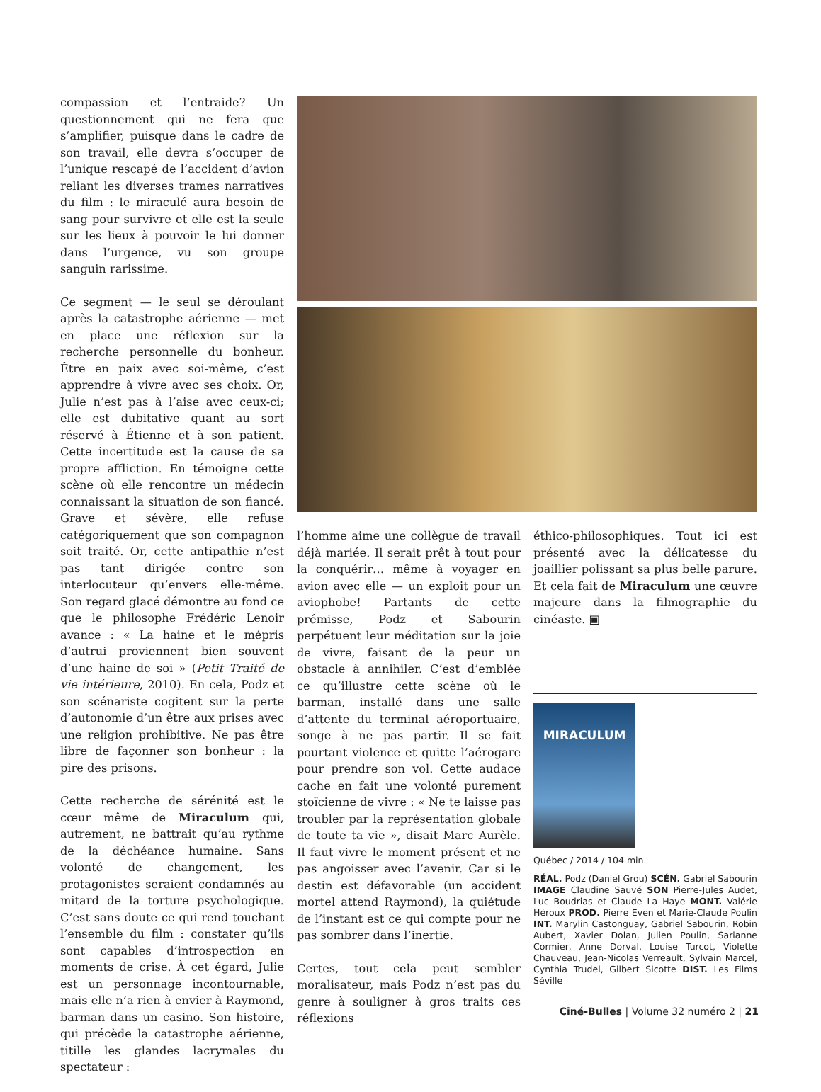compassion et l’entraide? Un questionnement qui ne fera que s’amplifier, puisque dans le cadre de son travail, elle devra s’occuper de l’unique rescapé de l’accident d’avion reliant les diverses trames narratives du film : le miraculé aura besoin de sang pour survivre et elle est la seule sur les lieux à pouvoir le lui donner dans l’urgence, vu son groupe sanguin rarissime.
Ce segment — le seul se déroulant après la catastrophe aérienne — met en place une réflexion sur la recherche personnelle du bonheur. Être en paix avec soi-même, c’est apprendre à vivre avec ses choix. Or, Julie n’est pas à l’aise avec ceux-ci; elle est dubitative quant au sort réservé à Étienne et à son patient. Cette incertitude est la cause de sa propre affliction. En témoigne cette scène où elle rencontre un médecin connaissant la situation de son fiancé. Grave et sévère, elle refuse catégoriquement que son compagnon soit traité. Or, cette antipathie n’est pas tant dirigée contre son interlocuteur qu’envers elle-même. Son regard glacé démontre au fond ce que le philosophe Frédéric Lenoir avance : « La haine et le mépris d’autrui proviennent bien souvent d’une haine de soi » (Petit Traité de vie intérieure, 2010). En cela, Podz et son scénariste cogitent sur la perte d’autonomie d’un être aux prises avec une religion prohibitive. Ne pas être libre de façonner son bonheur : la pire des prisons.
Cette recherche de sérénité est le cœur même de Miraculum qui, autrement, ne battrait qu’au rythme de la déchéance humaine. Sans volonté de changement, les protagonistes seraient condamnés au mitard de la torture psychologique. C’est sans doute ce qui rend touchant l’ensemble du film : constater qu’ils sont capables d’introspection en moments de crise. À cet égard, Julie est un personnage incontournable, mais elle n’a rien à envier à Raymond, barman dans un casino. Son histoire, qui précède la catastrophe aérienne, titille les glandes lacrymales du spectateur :
l’homme aime une collègue de travail déjà mariée. Il serait prêt à tout pour la conquérir… même à voyager en avion avec elle — un exploit pour un aviophobe! Partants de cette prémisse, Podz et Sabourin perpétuent leur méditation sur la joie de vivre, faisant de la peur un obstacle à annihiler. C’est d’emblée ce qu’illustre cette scène où le barman, installé dans une salle d’attente du terminal aéroportuaire, songe à ne pas partir. Il se fait pourtant violence et quitte l’aérogare pour prendre son vol. Cette audace cache en fait une volonté purement stoïcienne de vivre : « Ne te laisse pas troubler par la représentation globale de toute ta vie », disait Marc Aurèle. Il faut vivre le moment présent et ne pas angoisser avec l’avenir. Car si le destin est défavorable (un accident mortel attend Raymond), la quiétude de l’instant est ce qui compte pour ne pas sombrer dans l’inertie.
Certes, tout cela peut sembler moralisateur, mais Podz n’est pas du genre à souligner à gros traits ces réflexions
éthico-philosophiques. Tout ici est présenté avec la délicatesse du joaillier polissant sa plus belle parure. Et cela fait de Miraculum une œuvre majeure dans la filmographie du cinéaste. ▣
MIRACULUM
Québec / 2014 / 104 min
RÉAL. Podz (Daniel Grou) SCÉN. Gabriel Sabourin IMAGE Claudine Sauvé SON Pierre-Jules Audet, Luc Boudrias et Claude La Haye MONT. Valérie Héroux PROD. Pierre Even et Marie-Claude Poulin INT. Marylin Castonguay, Gabriel Sabourin, Robin Aubert, Xavier Dolan, Julien Poulin, Sarianne Cormier, Anne Dorval, Louise Turcot, Violette Chauveau, Jean-Nicolas Verreault, Sylvain Marcel, Cynthia Trudel, Gilbert Sicotte DIST. Les Films Séville
Ciné-Bulles | Volume 32 numéro 2 | 21